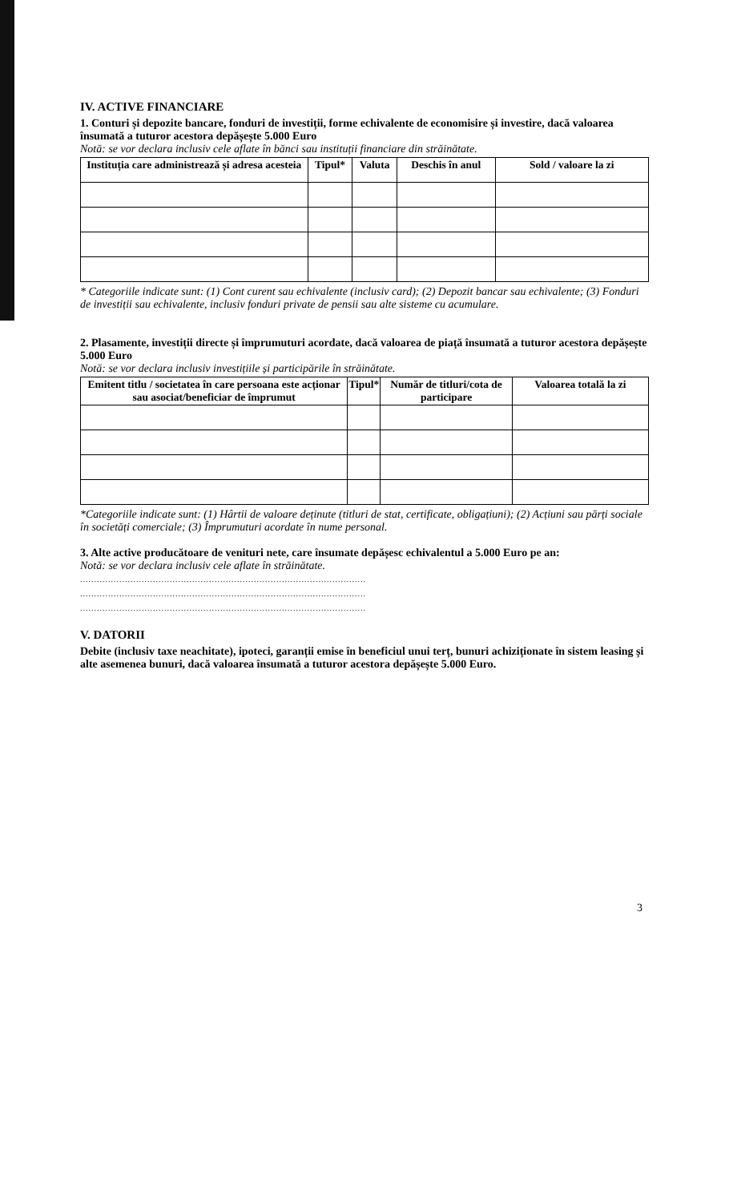IV. ACTIVE FINANCIARE
1. Conturi și depozite bancare, fonduri de investiții, forme echivalente de economisire și investire, dacă valoarea însumată a tuturor acestora depășește 5.000 Euro
Notă: se vor declara inclusiv cele aflate în bănci sau instituții financiare din străinătate.
| Instituția care administrează și adresa acesteia | Tipul* | Valuta | Deschis în anul | Sold / valoare la zi |
| --- | --- | --- | --- | --- |
* Categoriile indicate sunt: (1) Cont curent sau echivalente (inclusiv card); (2) Depozit bancar sau echivalente; (3) Fonduri de investiții sau echivalente, inclusiv fonduri private de pensii sau alte sisteme cu acumulare.
2. Plasamente, investiții directe și împrumuturi acordate, dacă valoarea de piață însumată a tuturor acestora depășește 5.000 Euro
Notă: se vor declara inclusiv investițiile și participările în străinătate.
| Emitent titlu / societatea în care persoana este acționar sau asociat/beneficiar de împrumut | Tipul* | Număr de titluri/cota de participare | Valoarea totală la zi |
| --- | --- | --- | --- |
*Categoriile indicate sunt: (1) Hârtii de valoare deținute (titluri de stat, certificate, obligațiuni); (2) Acțiuni sau părți sociale în societăți comerciale; (3) Împrumuturi acordate în nume personal.
3. Alte active producătoare de venituri nete, care însumate depășesc echivalentul a 5.000 Euro pe an:
Notă: se vor declara inclusiv cele aflate în străinătate.
......................................................................................................
......................................................................................................
......................................................................................................
V. DATORII
Debite (inclusiv taxe neachitate), ipoteci, garanții emise în beneficiul unui terț, bunuri achiziționate în sistem leasing și alte asemenea bunuri, dacă valoarea însumată a tuturor acestora depășește 5.000 Euro.
3